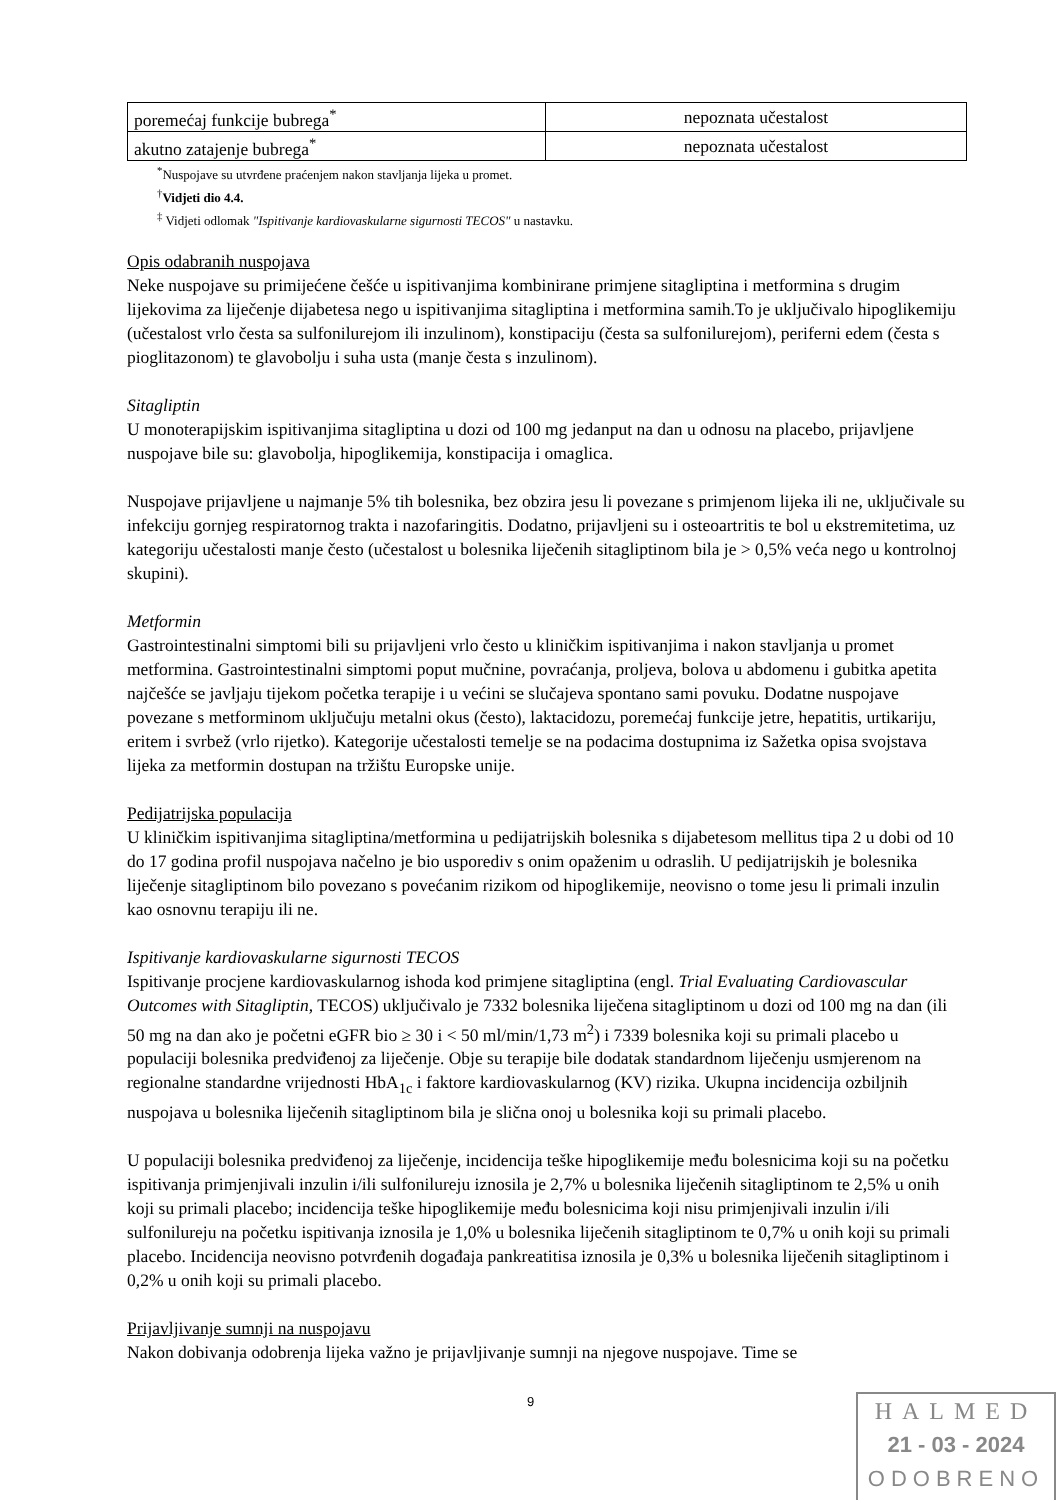| poremećaj funkcije bubrega<sup>*</sup> | nepoznata učestalost |
| akutno zatajenje bubrega<sup>*</sup> | nepoznata učestalost |
<sup>*</sup> Nuspojave su utvrđene praćenjem nakon stavljanja lijeka u promet.
<sup>†</sup> Vidjeti dio 4.4.
<sup>‡</sup> Vidjeti odlomak "Ispitivanje kardiovaskularne sigurnosti TECOS" u nastavku.
Opis odabranih nuspojava
Neke nuspojave su primijećene češće u ispitivanjima kombinirane primjene sitagliptina i metformina s drugim lijekovima za liječenje dijabetesa nego u ispitivanjima sitagliptina i metformina samih.To je uključivalo hipoglikemiju (učestalost vrlo česta sa sulfonilurejom ili inzulinom), konstipaciju (česta sa sulfonilurejom), periferni edem (česta s pioglitazonom) te glavobolju i suha usta (manje česta s inzulinom).
Sitagliptin
U monoterapijskim ispitivanjima sitagliptina u dozi od 100 mg jedanput na dan u odnosu na placebo, prijavljene nuspojave bile su: glavobolja, hipoglikemija, konstipacija i omaglica.
Nuspojave prijavljene u najmanje 5% tih bolesnika, bez obzira jesu li povezane s primjenom lijeka ili ne, uključivale su infekciju gornjeg respiratornog trakta i nazofaringitis. Dodatno, prijavljeni su i osteoartritis te bol u ekstremitetima, uz kategoriju učestalosti manje često (učestalost u bolesnika liječenih sitagliptinom bila je > 0,5% veća nego u kontrolnoj skupini).
Metformin
Gastrointestinalni simptomi bili su prijavljeni vrlo često u kliničkim ispitivanjima i nakon stavljanja u promet metformina. Gastrointestinalni simptomi poput mučnine, povraćanja, proljeva, bolova u abdomenu i gubitka apetita najčešće se javljaju tijekom početka terapije i u većini se slučajeva spontano sami povuku. Dodatne nuspojave povezane s metforminom uključuju metalni okus (često), laktacidozu, poremećaj funkcije jetre, hepatitis, urtikariju, eritem i svrbež (vrlo rijetko). Kategorije učestalosti temelje se na podacima dostupnima iz Sažetka opisa svojstava lijeka za metformin dostupan na tržištu Europske unije.
Pedijatrijska populacija
U kliničkim ispitivanjima sitagliptina/metformina u pedijatrijskih bolesnika s dijabetesom mellitus tipa 2 u dobi od 10 do 17 godina profil nuspojava načelno je bio usporediv s onim opaženim u odraslih. U pedijatrijskih je bolesnika liječenje sitagliptinom bilo povezano s povećanim rizikom od hipoglikemije, neovisno o tome jesu li primali inzulin kao osnovnu terapiju ili ne.
Ispitivanje kardiovaskularne sigurnosti TECOS
Ispitivanje procjene kardiovaskularnog ishoda kod primjene sitagliptina (engl. Trial Evaluating Cardiovascular Outcomes with Sitagliptin, TECOS) uključivalo je 7332 bolesnika liječena sitagliptinom u dozi od 100 mg na dan (ili 50 mg na dan ako je početni eGFR bio ≥ 30 i < 50 ml/min/1,73 m<sup>2</sup>) i 7339 bolesnika koji su primali placebo u populaciji bolesnika predviđenoj za liječenje. Obje su terapije bile dodatak standardnom liječenju usmjerenom na regionalne standardne vrijednosti HbA<sub>1c</sub> i faktore kardiovaskularnog (KV) rizika. Ukupna incidencija ozbiljnih nuspojava u bolesnika liječenih sitagliptinom bila je slična onoj u bolesnika koji su primali placebo.
U populaciji bolesnika predviđenoj za liječenje, incidencija teške hipoglikemije među bolesnicima koji su na početku ispitivanja primjenjivali inzulin i/ili sulfonilureju iznosila je 2,7% u bolesnika liječenih sitagliptinom te 2,5% u onih koji su primali placebo; incidencija teške hipoglikemije među bolesnicima koji nisu primjenjivali inzulin i/ili sulfonilureju na početku ispitivanja iznosila je 1,0% u bolesnika liječenih sitagliptinom te 0,7% u onih koji su primali placebo. Incidencija neovisno potvrđenih događaja pankreatitisa iznosila je 0,3% u bolesnika liječenih sitagliptinom i 0,2% u onih koji su primali placebo.
Prijavljivanje sumnji na nuspojavu
Nakon dobivanja odobrenja lijeka važno je prijavljivanje sumnji na njegove nuspojave. Time se
9
HALMED
21 - 03 - 2024
ODOBRENO